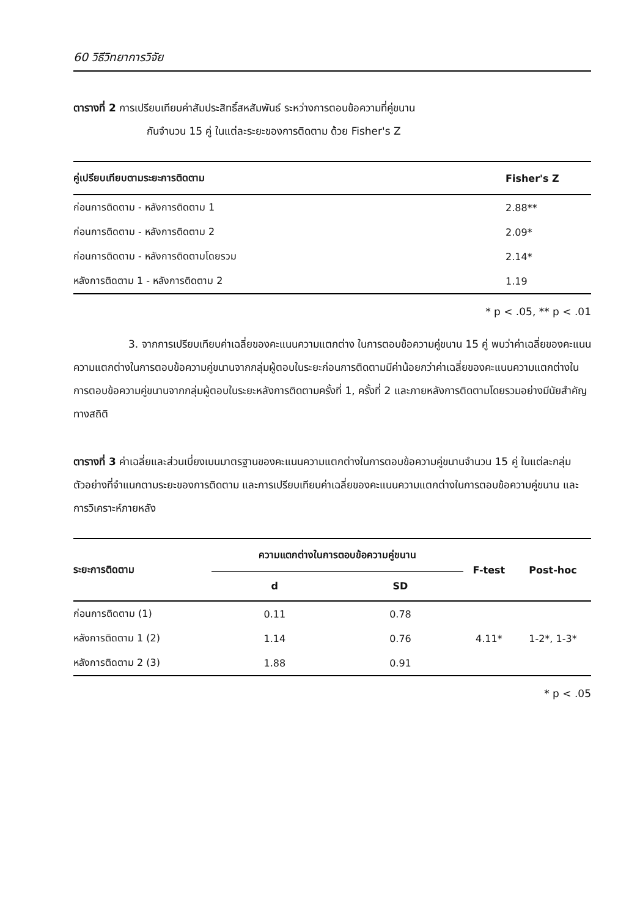60 วิธีวิทยาการวิจัย
ตารางที่ 2 การเปรียบเทียบค่าสัมประสิทธิ์สหสัมพันธ์ ระหว่างการตอบข้อความที่คู่ขนาน
กันจำนวน 15 คู่ ในแต่ละระยะของการติดตาม ด้วย Fisher's Z
| คู่เปรียบเทียบตามระยะการติดตาม | Fisher's Z |
| --- | --- |
| ก่อนการติดตาม - หลังการติดตาม 1 | 2.88** |
| ก่อนการติดตาม - หลังการติดตาม 2 | 2.09* |
| ก่อนการติดตาม - หลังการติดตามโดยรวม | 2.14* |
| หลังการติดตาม 1 - หลังการติดตาม 2 | 1.19 |
* p < .05, ** p < .01
3. จากการเปรียบเทียบค่าเฉลี่ยของคะแนนความแตกต่าง ในการตอบข้อความคู่ขนาน 15 คู่ พบว่าค่าเฉลี่ยของคะแนนความแตกต่างในการตอบข้อความคู่ขนานจากกลุ่มผู้ตอบในระยะก่อนการติดตามมีค่าน้อยกว่าค่าเฉลี่ยของคะแนนความแตกต่างในการตอบข้อความคู่ขนานจากกลุ่มผู้ตอบในระยะหลังการติดตามครั้งที่ 1, ครั้งที่ 2 และภายหลังการติดตามโดยรวมอย่างมีนัยสำคัญทางสถิติ
ตารางที่ 3 ค่าเฉลี่ยและส่วนเบี่ยงเบนมาตรฐานของคะแนนความแตกต่างในการตอบข้อความคู่ขนานจำนวน 15 คู่ ในแต่ละกลุ่มตัวอย่างที่จำแนกตามระยะของการติดตาม และการเปรียบเทียบค่าเฉลี่ยของคะแนนความแตกต่างในการตอบข้อความคู่ขนาน และการวิเคราะห์ภายหลัง
| ระยะการติดตาม | ความแตกต่างในการตอบข้อความคู่ขนาน | | F-test | Post-hoc |
| --- | --- | --- | --- | --- |
| | d | SD | | |
| ก่อนการติดตาม (1) | 0.11 | 0.78 | | |
| หลังการติดตาม 1 (2) | 1.14 | 0.76 | 4.11* | 1-2*, 1-3* |
| หลังการติดตาม 2 (3) | 1.88 | 0.91 | | |
* p < .05